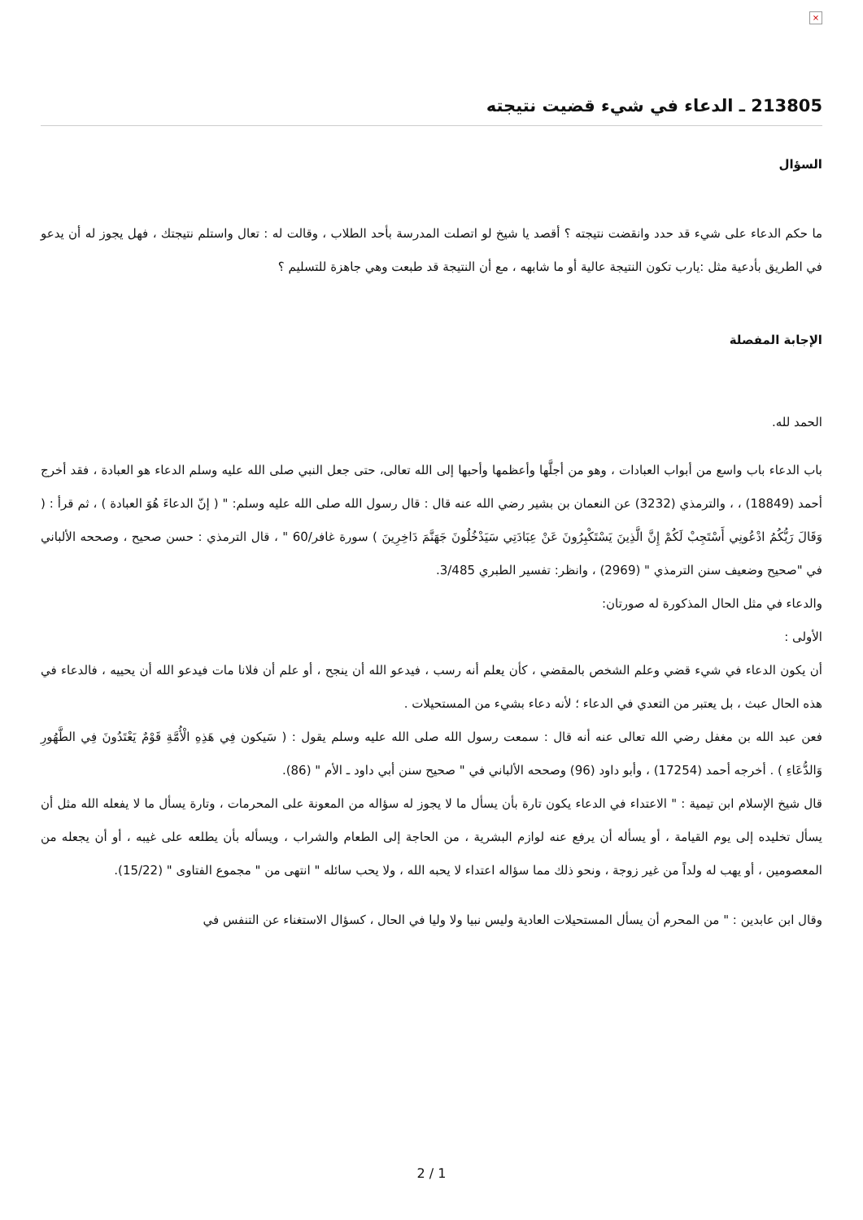×
213805 ـ الدعاء في شيء قضيت نتيجته
السؤال
ما حكم الدعاء على شيء قد حدد وانقضت نتيجته ؟ أقصد يا شيخ لو اتصلت المدرسة بأحد الطلاب ، وقالت له : تعال واستلم نتيجتك ، فهل يجوز له أن يدعو في الطريق بأدعية مثل :يارب تكون النتيجة عالية أو ما شابهه ، مع أن النتيجة قد طبعت وهي جاهزة للتسليم ؟
الإجابة المفصلة
الحمد لله.
باب الدعاء باب واسع من أبواب العبادات ، وهو من أجلَّها وأعظمها وأحبها إلى الله تعالى، حتى جعل النبي صلى الله عليه وسلم الدعاء هو العبادة ، فقد أخرج أحمد (18849) ، ، والترمذي (3232) عن النعمان بن بشير رضي الله عنه قال : قال رسول الله صلى الله عليه وسلم: " ( إنّ الدعاءَ هُوَ العبادة ) ، ثم قرأ : ( وَقَالَ رَبُّكُمُ ادْعُونِي أَسْتَجِبْ لَكُمْ إِنَّ الَّذِينَ يَسْتَكْبِرُونَ عَنْ عِبَادَتِي سَيَدْخُلُونَ جَهَنَّمَ دَاخِرِينَ ) سورة غافر/60 " ، قال الترمذي : حسن صحيح ، وصححه الألباني في "صحيح وضعيف سنن الترمذي " (2969) ، وانظر: تفسير الطبري 3/485.
والدعاء في مثل الحال المذكورة له صورتان:
الأولى :
أن يكون الدعاء في شيء قضي وعلم الشخص بالمقضي ، كأن يعلم أنه رسب ، فيدعو الله أن ينجح ، أو علم أن فلانا مات فيدعو الله أن يحييه ، فالدعاء في هذه الحال عبث ، بل يعتبر من التعدي في الدعاء ؛ لأنه دعاء بشيء من المستحيلات .
فعن عبد الله بن مغفل رضي الله تعالى عنه أنه قال : سمعت رسول الله صلى الله عليه وسلم يقول : ( سَيكون فِي هَذِهِ الْأُمَّةِ قَوْمٌ يَعْتَدُونَ فِي الطَّهُورِ وَالدُّعَاءِ ) . أخرجه أحمد (17254) ، وأبو داود (96) وصححه الألباني في " صحيح سنن أبي داود ـ الأم " (86).
قال شيخ الإسلام ابن تيمية : " الاعتداء في الدعاء يكون تارة بأن يسأل ما لا يجوز له سؤاله من المعونة على المحرمات ، وتارة يسأل ما لا يفعله الله مثل أن يسأل تخليده إلى يوم القيامة ، أو يسأله أن يرفع عنه لوازم البشرية ، من الحاجة إلى الطعام والشراب ، ويسأله بأن يطلعه على غيبه ، أو أن يجعله من المعصومين ، أو يهب له ولداً من غير زوجة ، ونحو ذلك مما سؤاله اعتداء لا يحبه الله ، ولا يحب سائله " انتهى من " مجموع الفتاوى " (15/22).
وقال ابن عابدين : " من المحرم أن يسأل المستحيلات العادية وليس نبيا ولا وليا في الحال ، كسؤال الاستغناء عن التنفس في
2 / 1